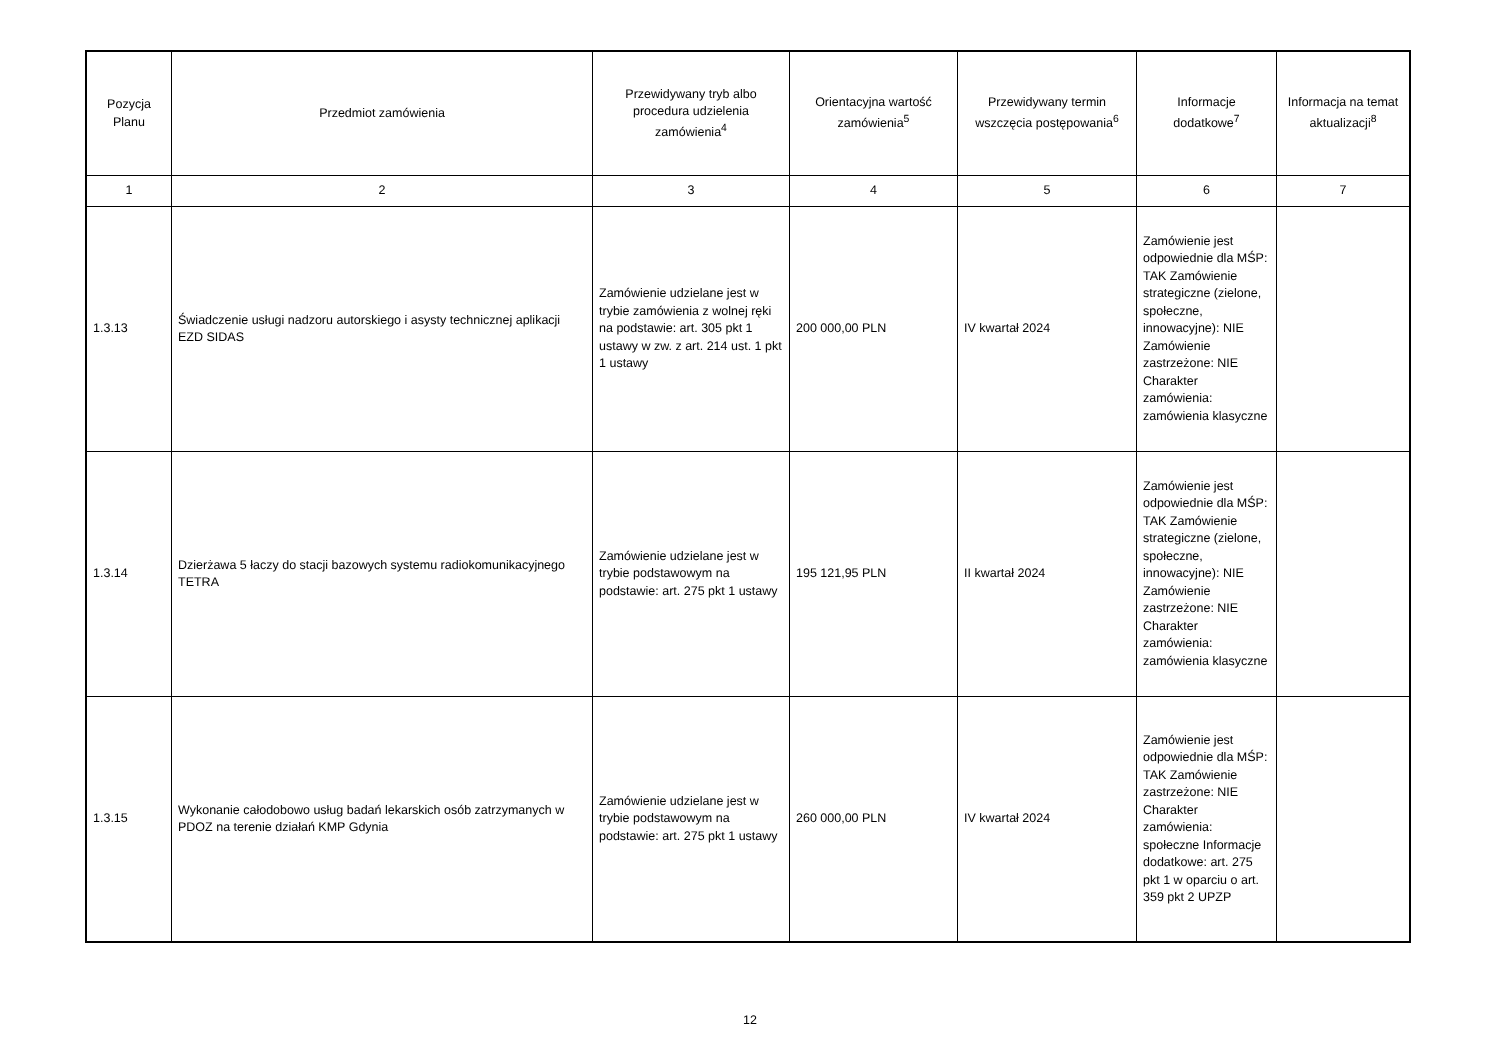| Pozycja Planu | Przedmiot zamówienia | Przewidywany tryb albo procedura udzielenia zamówienia<sup>4</sup> | Orientacyjna wartość zamówienia<sup>5</sup> | Przewidywany termin wszczęcia postępowania<sup>6</sup> | Informacje dodatkowe<sup>7</sup> | Informacja na temat aktualizacji<sup>8</sup> |
| --- | --- | --- | --- | --- | --- | --- |
| 1 | 2 | 3 | 4 | 5 | 6 | 7 |
| 1.3.13 | Świadczenie usługi nadzoru autorskiego i asysty technicznej aplikacji EZD SIDAS | Zamówienie udzielane jest w trybie zamówienia z wolnej ręki na podstawie: art. 305 pkt 1 ustawy w zw. z art. 214 ust. 1 pkt 1 ustawy | 200 000,00 PLN | IV kwartał 2024 | Zamówienie jest odpowiednie dla MŚP: TAK Zamówienie strategiczne (zielone, społeczne, innowacyjne): NIE Zamówienie zastrzeżone: NIE Charakter zamówienia: zamówienia klasyczne | |
| 1.3.14 | Dzierżawa 5 łaczy do stacji bazowych systemu radiokomunikacyjnego TETRA | Zamówienie udzielane jest w trybie podstawowym na podstawie: art. 275 pkt 1 ustawy | 195 121,95 PLN | II kwartał 2024 | Zamówienie jest odpowiednie dla MŚP: TAK Zamówienie strategiczne (zielone, społeczne, innowacyjne): NIE Zamówienie zastrzeżone: NIE Charakter zamówienia: zamówienia klasyczne | |
| 1.3.15 | Wykonanie całodobowo usług badań lekarskich osób zatrzymanych w PDOZ na terenie działań KMP Gdynia | Zamówienie udzielane jest w trybie podstawowym na podstawie: art. 275 pkt 1 ustawy | 260 000,00 PLN | IV kwartał 2024 | Zamówienie jest odpowiednie dla MŚP: TAK Zamówienie zastrzeżone: NIE Charakter zamówienia: społeczne Informacje dodatkowe: art. 275 pkt 1 w oparciu o art. 359 pkt 2 UPZP | |
12